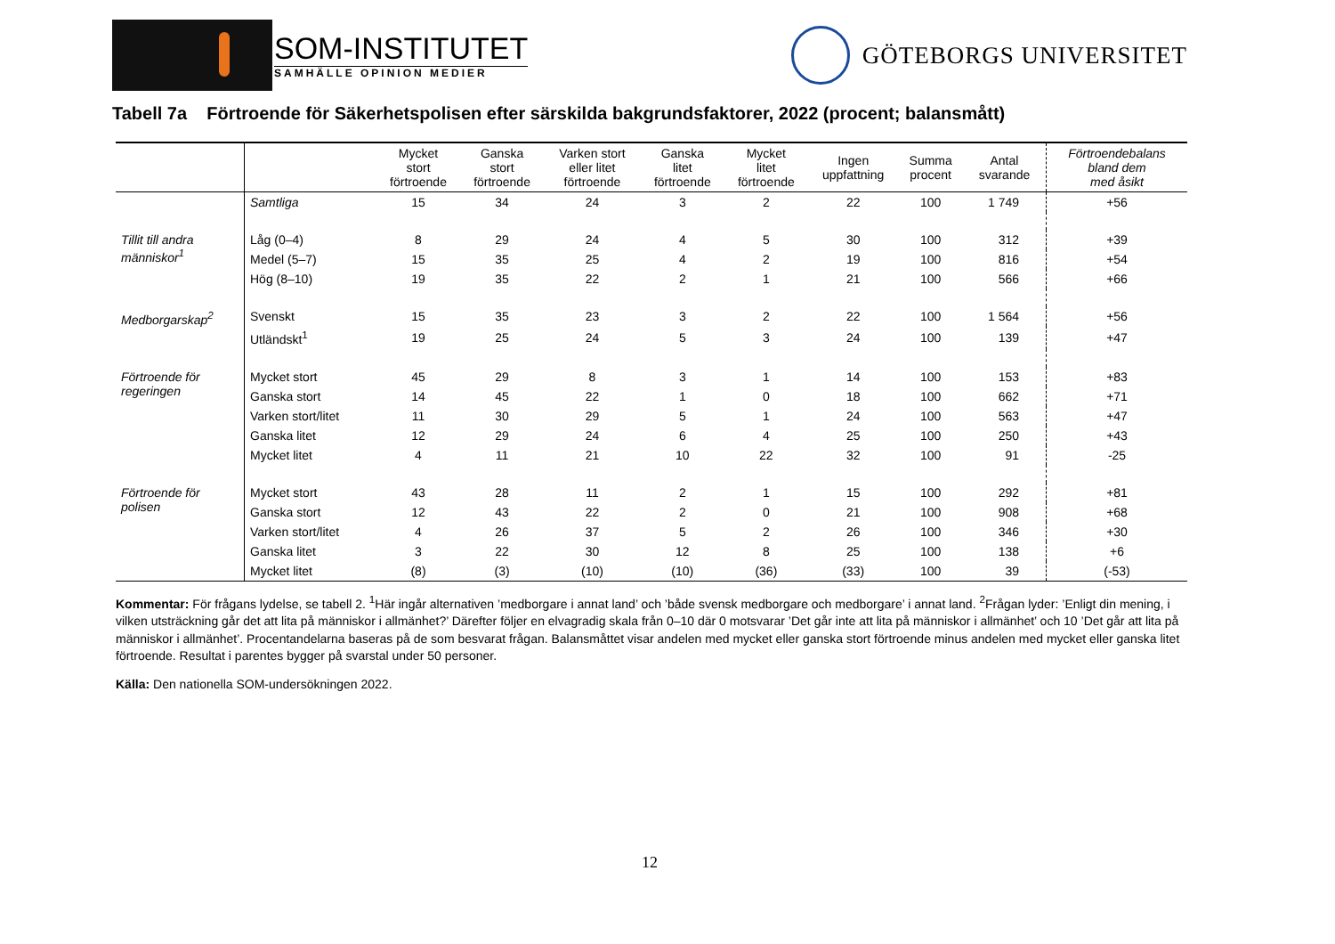SOM-INSTITUTET
SAMHÄLLE OPINION MEDIER
GÖTEBORGS UNIVERSITET
Tabell 7a Förtroende för Säkerhetspolisen efter särskilda bakgrundsfaktorer, 2022 (procent; balansmått)
| | | Mycket stort förtroende | Ganska stort förtroende | Varken stort eller litet förtroende | Ganska litet förtroende | Mycket litet förtroende | Ingen uppfattning | Summa procent | Antal svarande | Förtroendebalans bland dem med åsikt |
| --- | --- | --- | --- | --- | --- | --- | --- | --- | --- | --- |
| | Samtliga | 15 | 34 | 24 | 3 | 2 | 22 | 100 | 1 749 | +56 |
| Tillit till andra människor<sup>1</sup> | Låg (0–4) | 8 | 29 | 24 | 4 | 5 | 30 | 100 | 312 | +39 |
| | Medel (5–7) | 15 | 35 | 25 | 4 | 2 | 19 | 100 | 816 | +54 |
| | Hög (8–10) | 19 | 35 | 22 | 2 | 1 | 21 | 100 | 566 | +66 |
| Medborgarskap<sup>2</sup> | Svenskt | 15 | 35 | 23 | 3 | 2 | 22 | 100 | 1 564 | +56 |
| | Utländskt<sup>1</sup> | 19 | 25 | 24 | 5 | 3 | 24 | 100 | 139 | +47 |
| Förtroende för regeringen | Mycket stort | 45 | 29 | 8 | 3 | 1 | 14 | 100 | 153 | +83 |
| | Ganska stort | 14 | 45 | 22 | 1 | 0 | 18 | 100 | 662 | +71 |
| | Varken stort/litet | 11 | 30 | 29 | 5 | 1 | 24 | 100 | 563 | +47 |
| | Ganska litet | 12 | 29 | 24 | 6 | 4 | 25 | 100 | 250 | +43 |
| | Mycket litet | 4 | 11 | 21 | 10 | 22 | 32 | 100 | 91 | -25 |
| Förtroende för polisen | Mycket stort | 43 | 28 | 11 | 2 | 1 | 15 | 100 | 292 | +81 |
| | Ganska stort | 12 | 43 | 22 | 2 | 0 | 21 | 100 | 908 | +68 |
| | Varken stort/litet | 4 | 26 | 37 | 5 | 2 | 26 | 100 | 346 | +30 |
| | Ganska litet | 3 | 22 | 30 | 12 | 8 | 25 | 100 | 138 | +6 |
| | Mycket litet | (8) | (3) | (10) | (10) | (36) | (33) | 100 | 39 | (-53) |
Kommentar: För frågans lydelse, se tabell 2. <sup>1</sup>Här ingår alternativen ’medborgare i annat land’ och ’både svensk medborgare och medborgare’ i annat land. <sup>2</sup>Frågan lyder: ’Enligt din mening, i vilken utsträckning går det att lita på människor i allmänhet?’ Därefter följer en elvagradig skala från 0–10 där 0 motsvarar ’Det går inte att lita på människor i allmänhet’ och 10 ’Det går att lita på människor i allmänhet’. Procentandelarna baseras på de som besvarat frågan. Balansmåttet visar andelen med mycket eller ganska stort förtroende minus andelen med mycket eller ganska litet förtroende. Resultat i parentes bygger på svarstal under 50 personer.
Källa: Den nationella SOM-undersökningen 2022.
12